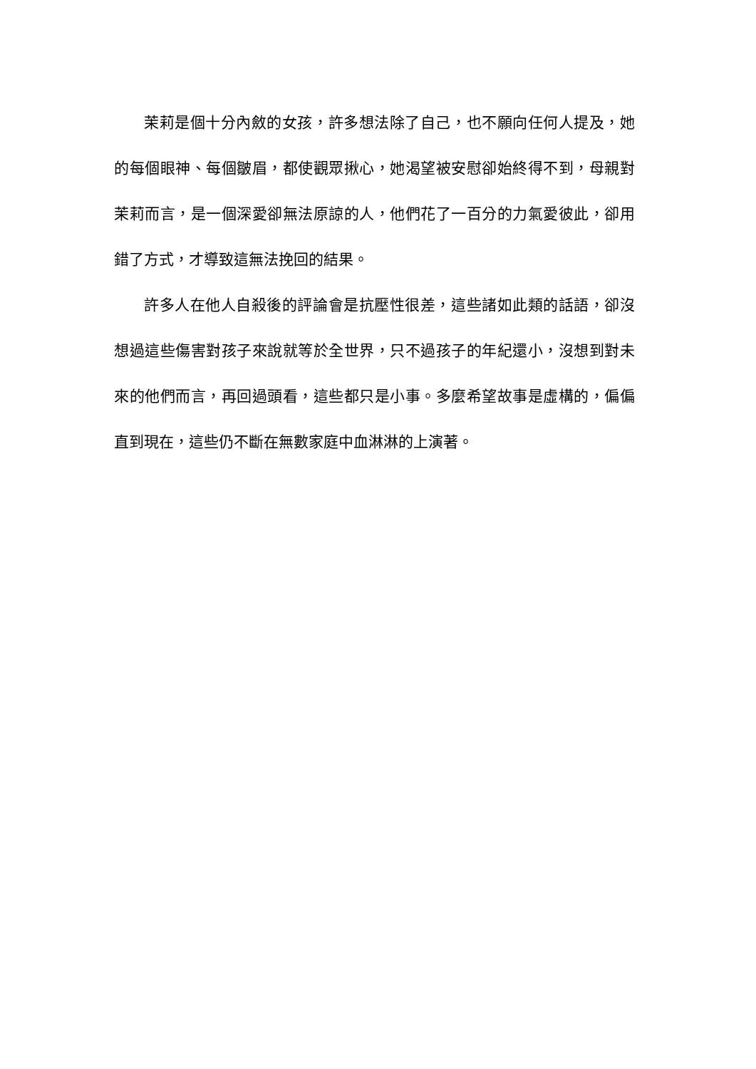茉莉是個十分內斂的女孩，許多想法除了自己，也不願向任何人提及，她的每個眼神、每個皺眉，都使觀眾揪心，她渴望被安慰卻始終得不到，母親對茉莉而言，是一個深愛卻無法原諒的人，他們花了一百分的力氣愛彼此，卻用錯了方式，才導致這無法挽回的結果。
許多人在他人自殺後的評論會是抗壓性很差，這些諸如此類的話語，卻沒想過這些傷害對孩子來說就等於全世界，只不過孩子的年紀還小，沒想到對未來的他們而言，再回過頭看，這些都只是小事。多麼希望故事是虛構的，偏偏直到現在，這些仍不斷在無數家庭中血淋淋的上演著。